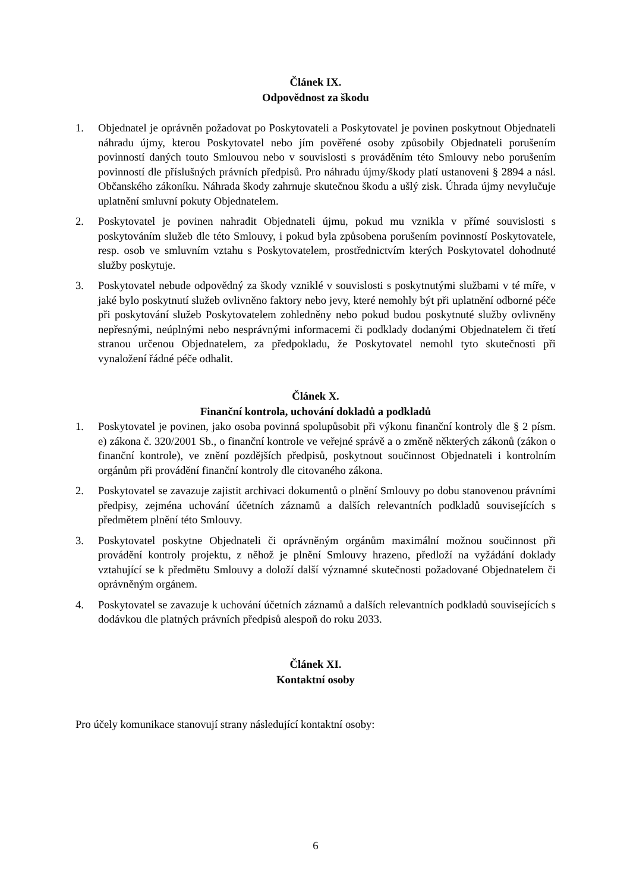Článek IX.
Odpovědnost za škodu
1. Objednatel je oprávněn požadovat po Poskytovateli a Poskytovatel je povinen poskytnout Objednateli náhradu újmy, kterou Poskytovatel nebo jím pověřené osoby způsobily Objednateli porušením povinností daných touto Smlouvou nebo v souvislosti s prováděním této Smlouvy nebo porušením povinností dle příslušných právních předpisů. Pro náhradu újmy/škody platí ustanoveni § 2894 a násl. Občanského zákoníku. Náhrada škody zahrnuje skutečnou škodu a ušlý zisk. Úhrada újmy nevylučuje uplatnění smluvní pokuty Objednatelem.
2. Poskytovatel je povinen nahradit Objednateli újmu, pokud mu vznikla v přímé souvislosti s poskytováním služeb dle této Smlouvy, i pokud byla způsobena porušením povinností Poskytovatele, resp. osob ve smluvním vztahu s Poskytovatelem, prostřednictvím kterých Poskytovatel dohodnuté služby poskytuje.
3. Poskytovatel nebude odpovědný za škody vzniklé v souvislosti s poskytnutými službami v té míře, v jaké bylo poskytnutí služeb ovlivněno faktory nebo jevy, které nemohly být při uplatnění odborné péče při poskytování služeb Poskytovatelem zohledněny nebo pokud budou poskytnuté služby ovlivněny nepřesnými, neúplnými nebo nesprávnými informacemi či podklady dodanými Objednatelem či třetí stranou určenou Objednatelem, za předpokladu, že Poskytovatel nemohl tyto skutečnosti při vynaložení řádné péče odhalit.
Článek X.
Finanční kontrola, uchování dokladů a podkladů
1. Poskytovatel je povinen, jako osoba povinná spolupůsobit při výkonu finanční kontroly dle § 2 písm. e) zákona č. 320/2001 Sb., o finanční kontrole ve veřejné správě a o změně některých zákonů (zákon o finanční kontrole), ve znění pozdějších předpisů, poskytnout součinnost Objednateli i kontrolním orgánům při provádění finanční kontroly dle citovaného zákona.
2. Poskytovatel se zavazuje zajistit archivaci dokumentů o plnění Smlouvy po dobu stanovenou právními předpisy, zejména uchování účetních záznamů a dalších relevantních podkladů souvisejících s předmětem plnění této Smlouvy.
3. Poskytovatel poskytne Objednateli či oprávněným orgánům maximální možnou součinnost při provádění kontroly projektu, z něhož je plnění Smlouvy hrazeno, předloží na vyžádání doklady vztahující se k předmětu Smlouvy a doloží další významné skutečnosti požadované Objednatelem či oprávněným orgánem.
4. Poskytovatel se zavazuje k uchování účetních záznamů a dalších relevantních podkladů souvisejících s dodávkou dle platných právních předpisů alespoň do roku 2033.
Článek XI.
Kontaktní osoby
Pro účely komunikace stanovují strany následující kontaktní osoby:
6